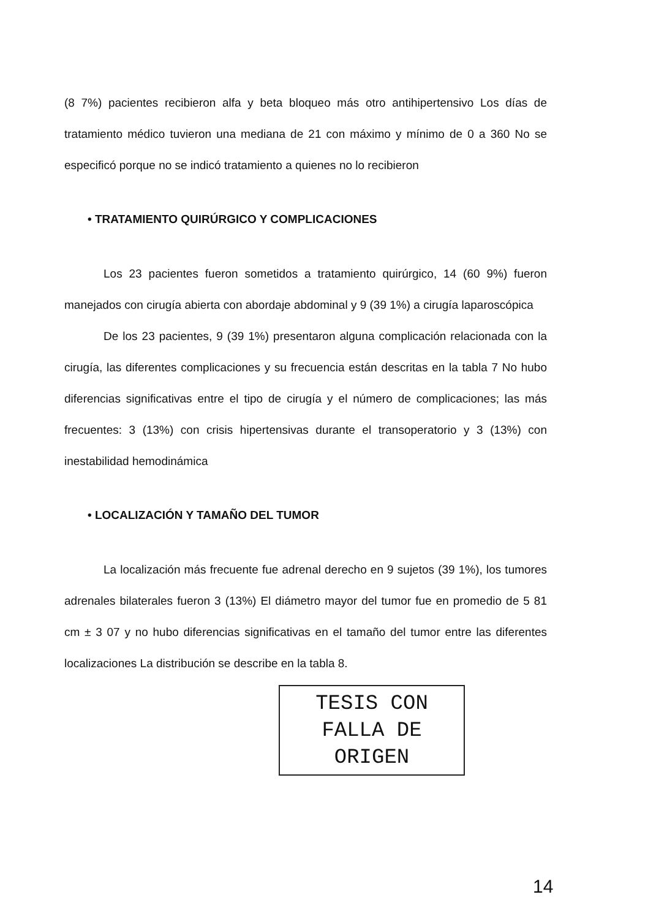(8 7%) pacientes recibieron alfa y beta bloqueo más otro antihipertensivo Los días de tratamiento médico tuvieron una mediana de 21 con máximo y mínimo de 0 a 360 No se especificó porque no se indicó tratamiento a quienes no lo recibieron
• TRATAMIENTO QUIRÚRGICO Y COMPLICACIONES
Los 23 pacientes fueron sometidos a tratamiento quirúrgico, 14 (60 9%) fueron manejados con cirugía abierta con abordaje abdominal y 9 (39 1%) a cirugía laparoscópica
De los 23 pacientes, 9 (39 1%) presentaron alguna complicación relacionada con la cirugía, las diferentes complicaciones y su frecuencia están descritas en la tabla 7 No hubo diferencias significativas entre el tipo de cirugía y el número de complicaciones; las más frecuentes: 3 (13%) con crisis hipertensivas durante el transoperatorio y 3 (13%) con inestabilidad hemodinámica
• LOCALIZACIÓN Y TAMAÑO DEL TUMOR
La localización más frecuente fue adrenal derecho en 9 sujetos (39 1%), los tumores adrenales bilaterales fueron 3 (13%) El diámetro mayor del tumor fue en promedio de 5 81 cm ± 3 07 y no hubo diferencias significativas en el tamaño del tumor entre las diferentes localizaciones La distribución se describe en la tabla 8.
TESIS CON
FALLA DE ORIGEN
14